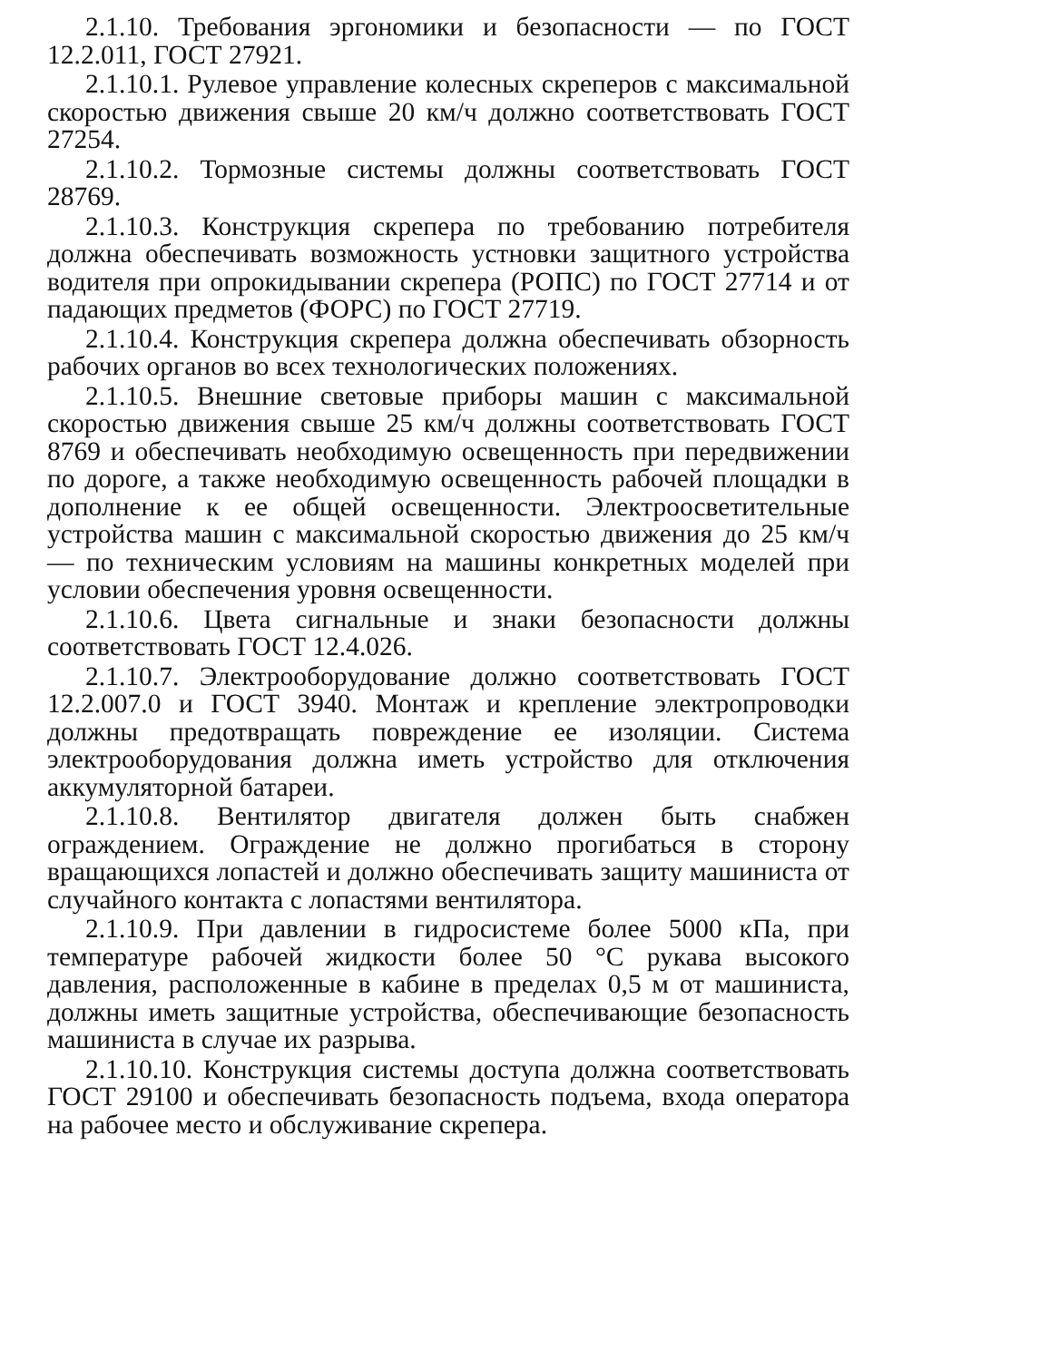2.1.10. Требования эргономики и безопасности — по ГОСТ 12.2.011, ГОСТ 27921.
2.1.10.1. Рулевое управление колесных скреперов с максимальной скоростью движения свыше 20 км/ч должно соответствовать ГОСТ 27254.
2.1.10.2. Тормозные системы должны соответствовать ГОСТ 28769.
2.1.10.3. Конструкция скрепера по требованию потребителя должна обеспечивать возможность устновки защитного устройства водителя при опрокидывании скрепера (РОПС) по ГОСТ 27714 и от падающих предметов (ФОРС) по ГОСТ 27719.
2.1.10.4. Конструкция скрепера должна обеспечивать обзорность рабочих органов во всех технологических положениях.
2.1.10.5. Внешние световые приборы машин с максимальной скоростью движения свыше 25 км/ч должны соответствовать ГОСТ 8769 и обеспечивать необходимую освещенность при передвижении по дороге, а также необходимую освещенность рабочей площадки в дополнение к ее общей освещенности. Электроосветительные устройства машин с максимальной скоростью движения до 25 км/ч — по техническим условиям на машины конкретных моделей при условии обеспечения уровня освещенности.
2.1.10.6. Цвета сигнальные и знаки безопасности должны соответствовать ГОСТ 12.4.026.
2.1.10.7. Электрооборудование должно соответствовать ГОСТ 12.2.007.0 и ГОСТ 3940. Монтаж и крепление электропроводки должны предотвращать повреждение ее изоляции. Система электрооборудования должна иметь устройство для отключения аккумуляторной батареи.
2.1.10.8. Вентилятор двигателя должен быть снабжен ограждением. Ограждение не должно прогибаться в сторону вращающихся лопастей и должно обеспечивать защиту машиниста от случайного контакта с лопастями вентилятора.
2.1.10.9. При давлении в гидросистеме более 5000 кПа, при температуре рабочей жидкости более 50 °С рукава высокого давления, расположенные в кабине в пределах 0,5 м от машиниста, должны иметь защитные устройства, обеспечивающие безопасность машиниста в случае их разрыва.
2.1.10.10. Конструкция системы доступа должна соответствовать ГОСТ 29100 и обеспечивать безопасность подъема, входа оператора на рабочее место и обслуживание скрепера.